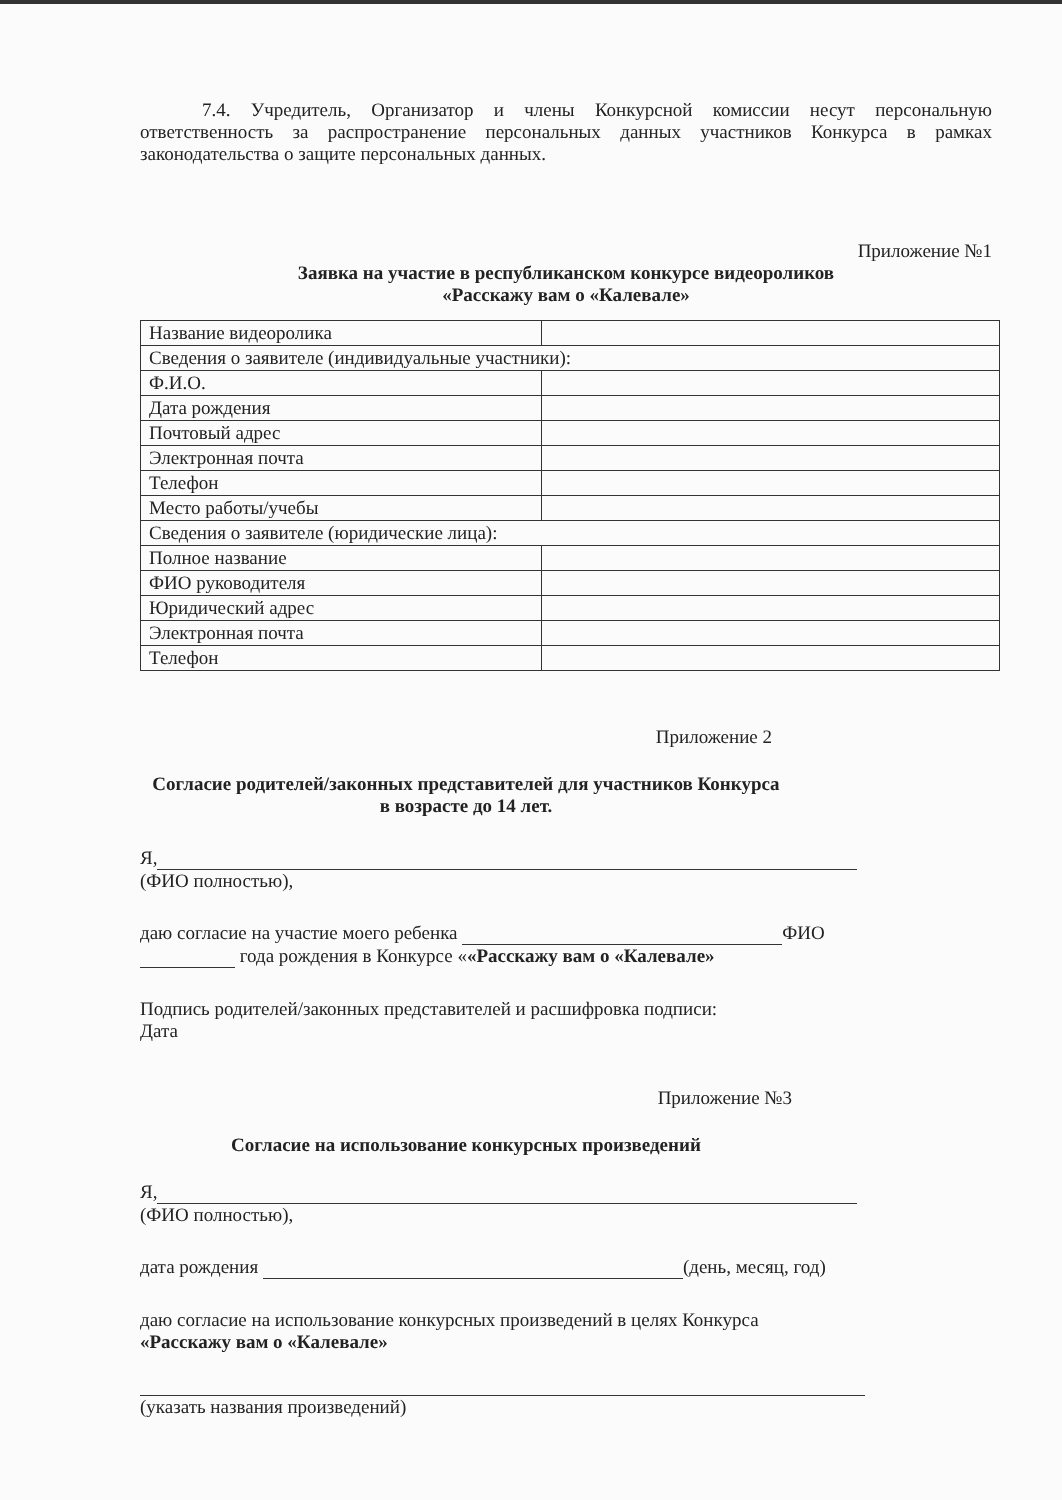7.4. Учредитель, Организатор и члены Конкурсной комиссии несут персональную ответственность за распространение персональных данных участников Конкурса в рамках законодательства о защите персональных данных.
Приложение №1
Заявка на участие в республиканском конкурсе видеороликов
«Расскажу вам о «Калевале»
| Название видеоролика | |
| Сведения о заявителе (индивидуальные участники): | |
| Ф.И.О. | |
| Дата рождения | |
| Почтовый адрес | |
| Электронная почта | |
| Телефон | |
| Место работы/учебы | |
| Сведения о заявителе (юридические лица): | |
| Полное название | |
| ФИО руководителя | |
| Юридический адрес | |
| Электронная почта | |
| Телефон | |
Приложение 2
Согласие родителей/законных представителей для участников Конкурса
в возрасте до 14 лет.
Я,
(ФИО полностью),
даю согласие на участие моего ребенка ФИО
года рождения в Конкурсе ««Расскажу вам о «Калевале»
Подпись родителей/законных представителей и расшифровка подписи:
Дата
Приложение №3
Согласие на использование конкурсных произведений
Я,
(ФИО полностью),
дата рождения (день, месяц, год)
даю согласие на использование конкурсных произведений в целях Конкурса
«Расскажу вам о «Калевале»
(указать названия произведений)